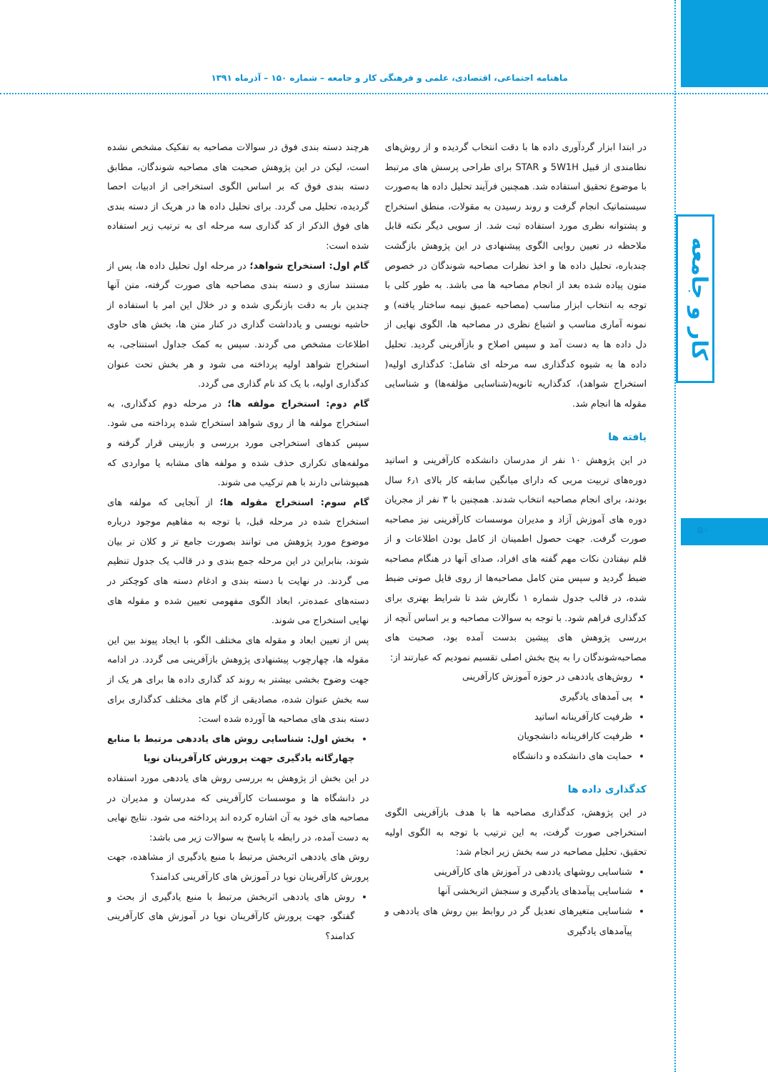ماهنامه اجتماعی، اقتصادی، علمی و فرهنگی کار و جامعه – شماره ۱۵۰ – آذرماه ۱۳۹۱
کار و جامعه
۵۰
در ابتدا ابزار گردآوری داده ها با دقت انتخاب گردیده و از روش‌های نظامندی از قبیل 5W1H و STAR برای طراحی پرسش های مرتبط با موضوع تحقیق استفاده شد. همچنین فرآیند تحلیل داده ها به‌صورت سیستماتیک انجام گرفت و روند رسیدن به مقولات، منطق استخراج و پشتوانه نظری مورد استفاده ثبت شد. از سویی دیگر نکته قابل ملاحظه در تعیین روایی الگوی پیشنهادی در این پژوهش بازگشت چندباره، تحلیل داده ها و اخذ نظرات مصاحبه شوندگان در خصوص متون پیاده شده بعد از انجام مصاحبه ها می باشد. به طور کلی با توجه به انتخاب ابزار مناسب (مصاحبه عمیق نیمه ساختار یافته) و نمونه آماری مناسب و اشباع نظری در مصاحبه ها، الگوی نهایی از دل داده ها به دست آمد و سپس اصلاح و بازآفرینی گردید. تحلیل داده ها به شیوه کدگذاری سه مرحله ای شامل: کدگذاری اولیه( استخراج شواهد)، کدگذاریه ثانویه(شناسایی مؤلفه‌ها) و شناسایی مقوله ها انجام شد.
یافته ها
در این پژوهش ۱۰ نفر از مدرسان دانشکده کارآفرینی و اساتید دوره‌های تربیت مربی که دارای میانگین سابقه کار بالای ۶٫۱ سال بودند، برای انجام مصاحبه انتخاب شدند. همچنین با ۳ نفر از مجریان دوره های آموزش آزاد و مدیران موسسات کارآفرینی نیز مصاحبه صورت گرفت. جهت حصول اطمینان از کامل بودن اطلاعات و از قلم نیفتادن نکات مهم گفته های افراد، صدای آنها در هنگام مصاحبه ضبط گردید و سپس متن کامل مصاحبه‌ها از روی فایل صوتی ضبط شده، در قالب جدول شماره ۱ نگارش شد تا شرایط بهتری برای کدگذاری فراهم شود. با توجه به سوالات مصاحبه و بر اساس آنچه از بررسی پژوهش های پیشین بدست آمده بود، صحبت های مصاحبه‌شوندگان را به پنج بخش اصلی تقسیم نمودیم که عبارتند از:
روش‌های یاددهی در حوزه آموزش کارآفرینی
پی آمدهای یادگیری
ظرفیت کارآفرینانه اساتید
ظرفیت کارافرینانه دانشجویان
حمایت های دانشکده و دانشگاه
کدگذاری داده ها
در این پژوهش، کدگذاری مصاحبه ها با هدف بازآفرینی الگوی استخراجی صورت گرفت، به این ترتیب با توجه به الگوی اولیه تحقیق، تحلیل مصاحبه در سه بخش زیر انجام شد:
شناسایی روشهای یاددهی در آموزش های کارآفرینی
شناسایی پیآمدهای یادگیری و سنجش اثربخشی آنها
شناسایی متغیرهای تعدیل گر در روابط بین روش های یاددهی و پیآمدهای یادگیری
هرچند دسته بندی فوق در سوالات مصاحبه به تفکیک مشخص نشده است، لیکن در این پژوهش صحبت های مصاحبه شوندگان، مطابق دسته بندی فوق که بر اساس الگوی استخراجی از ادبیات احصا گردیده، تحلیل می گردد. برای تحلیل داده ها در هریک از دسته بندی های فوق الذکر از کد گذاری سه مرحله ای به ترتیب زیر استفاده شده است:
گام اول: استخراج شواهد؛ در مرحله اول تحلیل داده ها، پس از مستند سازی و دسته بندی مصاحبه های صورت گرفته، متن آنها چندین بار به دقت بازنگری شده و در خلال این امر با استفاده از حاشیه نویسی و یادداشت گذاری در کنار متن ها، بخش های حاوی اطلاعات مشخص می گردند. سپس به کمک جداول استنتاجی، به استخراج شواهد اولیه پرداخته می شود و هر بخش تحت عنوان کدگذاری اولیه، با یک کد نام گذاری می گردد.
گام دوم: استخراج مولفه ها؛ در مرحله دوم کدگذاری، به استخراج مولفه ها از روی شواهد استخراج شده پرداخته می شود. سپس کدهای استخراجی مورد بررسی و بازبینی قرار گرفته و مولفه‌های تکراری حذف شده و مولفه های مشابه یا مواردی که همپوشانی دارند با هم ترکیب می شوند.
گام سوم: استخراج مقوله ها؛ از آنجایی که مولفه های استخراج شده در مرحله قبل، با توجه به مفاهیم موجود درباره موضوع مورد پژوهش می توانند بصورت جامع تر و کلان تر بیان شوند، بنابراین در این مرحله جمع بندی و در قالب یک جدول تنظیم می گردند. در نهایت با دسته بندی و ادغام دسته های کوچکتر در دسته‌های عمده‌تر، ابعاد الگوی مفهومی تعیین شده و مقوله های نهایی استخراج می شوند.
پس از تعیین ابعاد و مقوله های مختلف الگو، با ایجاد پیوند بین این مقوله ها، چهارچوب پیشنهادی پژوهش بازآفرینی می گردد. در ادامه جهت وضوح بخشی بیشتر به روند کد گذاری داده ها برای هر یک از سه بخش عنوان شده، مصادیقی از گام های مختلف کدگذاری برای دسته بندی های مصاحبه ها آورده شده است:
بخش اول: شناسایی روش های یاددهی مرتبط با منابع چهارگانه یادگیری جهت پرورش کارآفرینان نوپا
در این بخش از پژوهش به بررسی روش های یاددهی مورد استفاده در دانشگاه ها و موسسات کارآفرینی که مدرسان و مدیران در مصاحبه های خود به آن اشاره کرده اند پرداخته می شود. نتایج نهایی به دست آمده، در رابطه با پاسخ به سوالات زیر می باشد:
روش های یاددهی اثربخش مرتبط با منبع یادگیری از مشاهده، جهت پرورش کارآفرینان نوپا در آموزش های کارآفرینی کدامند؟
روش های یاددهی اثربخش مرتبط با منبع یادگیری از بحث و گفتگو، جهت پرورش کارآفرینان نوپا در آموزش های کارآفرینی کدامند؟